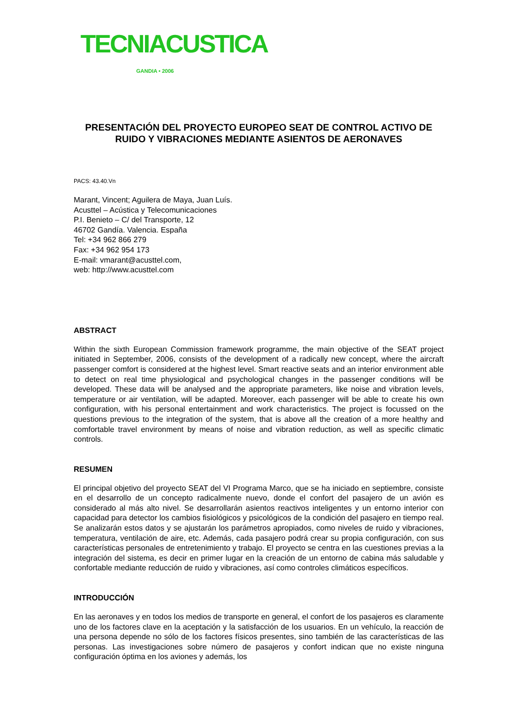TECNIACUSTICA
GANDIA • 2006
PRESENTACIÓN DEL PROYECTO EUROPEO SEAT DE CONTROL ACTIVO DE RUIDO Y VIBRACIONES MEDIANTE ASIENTOS DE AERONAVES
PACS: 43.40.Vn
Marant, Vincent; Aguilera de Maya, Juan Luís.
Acusttel – Acústica y Telecomunicaciones
P.I. Benieto – C/ del Transporte, 12
46702 Gandía. Valencia. España
Tel: +34 962 866 279
Fax: +34 962 954 173
E-mail: vmarant@acusttel.com,
web: http://www.acusttel.com
ABSTRACT
Within the sixth European Commission framework programme, the main objective of the SEAT project initiated in September, 2006, consists of the development of a radically new concept, where the aircraft passenger comfort is considered at the highest level. Smart reactive seats and an interior environment able to detect on real time physiological and psychological changes in the passenger conditions will be developed. These data will be analysed and the appropriate parameters, like noise and vibration levels, temperature or air ventilation, will be adapted. Moreover, each passenger will be able to create his own configuration, with his personal entertainment and work characteristics. The project is focussed on the questions previous to the integration of the system, that is above all the creation of a more healthy and comfortable travel environment by means of noise and vibration reduction, as well as specific climatic controls.
RESUMEN
El principal objetivo del proyecto SEAT del VI Programa Marco, que se ha iniciado en septiembre, consiste en el desarrollo de un concepto radicalmente nuevo, donde el confort del pasajero de un avión es considerado al más alto nivel. Se desarrollarán asientos reactivos inteligentes y un entorno interior con capacidad para detector los cambios fisiológicos y psicológicos de la condición del pasajero en tiempo real. Se analizarán estos datos y se ajustarán los parámetros apropiados, como niveles de ruido y vibraciones, temperatura, ventilación de aire, etc. Además, cada pasajero podrá crear su propia configuración, con sus características personales de entretenimiento y trabajo. El proyecto se centra en las cuestiones previas a la integración del sistema, es decir en primer lugar en la creación de un entorno de cabina más saludable y confortable mediante reducción de ruido y vibraciones, así como controles climáticos específicos.
INTRODUCCIÓN
En las aeronaves y en todos los medios de transporte en general, el confort de los pasajeros es claramente uno de los factores clave en la aceptación y la satisfacción de los usuarios. En un vehículo, la reacción de una persona depende no sólo de los factores físicos presentes, sino también de las características de las personas. Las investigaciones sobre número de pasajeros y confort indican que no existe ninguna configuración óptima en los aviones y además, los